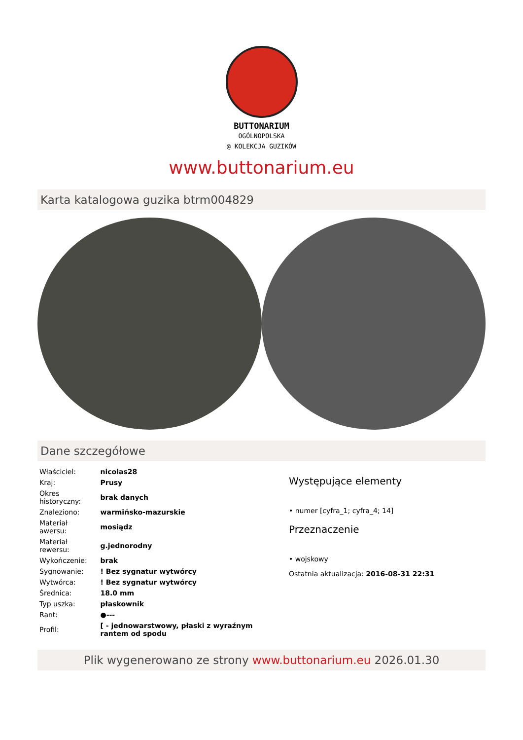BUTTONARIUM
OGÓLNOPOLSKA
@ KOLEKCJA GUZIKÓW
www.buttonarium.eu
Karta katalogowa guzika btrm004829
Dane szczegółowe
| Właściciel: | nicolas28 |
| Kraj: | Prusy |
| Okres historyczny: | brak danych |
| Znaleziono: | warmińsko-mazurskie |
| Materiał awersu: | mosiądz |
| Materiał rewersu: | g.jednorodny |
| Wykończenie: | brak |
| Sygnowanie: | ! Bez sygnatur wytwórcy |
| Wytwórca: | ! Bez sygnatur wytwórcy |
| Średnica: | 18.0 mm |
| Typ uszka: | płaskownik |
| Rant: | ●--- |
| Profil: | [ - jednowarstwowy, płaski z wyraźnym rantem od spodu |
Występujące elementy
• numer [cyfra_1; cyfra_4; 14]
Przeznaczenie
• wojskowy
Ostatnia aktualizacja: 2016-08-31 22:31
Plik wygenerowano ze strony www.buttonarium.eu 2026.01.30